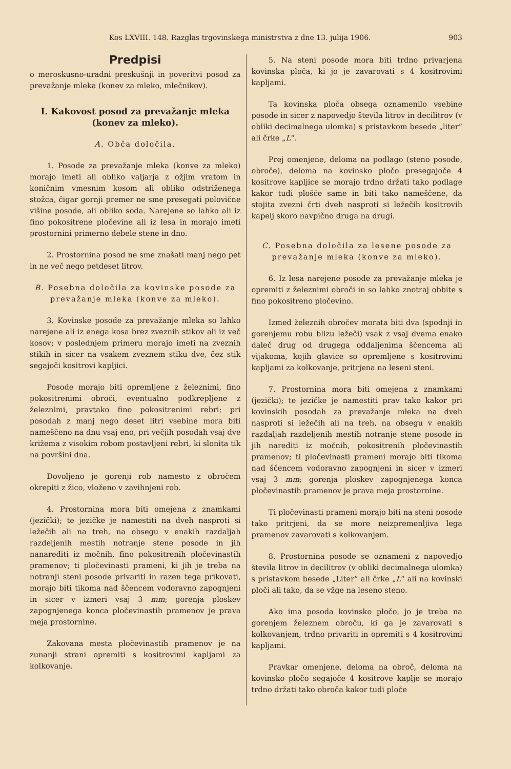Kos LXVIII. 148. Razglas trgovinskega ministrstva z dne 13. julija 1906. 903
Predpisi
o meroskusno-uradni preskušnji in poveritvi posod za prevažanje mleka (konev za mleko, mlečnikov).
I. Kakovost posod za prevažanje mleka (konev za mleko).
A. Obča določila.
1. Posode za prevažanje mleka (konve za mleko) morajo imeti ali obliko valjarja z ožjim vratom in koničnim vmesnim kosom ali obliko odstriženega stožca, čigar gornji premer ne sme presegati polovične višine posode, ali obliko soda. Narejene so lahko ali iz fino pokositrene pločevine ali iz lesa in morajo imeti prostornini primerno debele stene in dno.
2. Prostornina posod ne sme znašati manj nego pet in ne več nego petdeset litrov.
B. Posebna določila za kovinske posode za prevažanje mleka (konve za mleko).
3. Kovinske posode za prevažanje mleka so lahko narejene ali iz enega kosa brez zveznih stikov ali iz več kosov; v poslednjem primeru morajo imeti na zveznih stikih in sicer na vsakem zveznem stiku dve, čez stik segajoči kositrovi kapljici.
Posode morajo biti opremljene z železnimi, fino pokositrenimi obroči, eventualno podkrepljene z železnimi, pravtako fino pokositrenimi rebri; pri posodah z manj nego deset litri vsebine mora biti nameščeno na dnu vsaj eno, pri večjih posodah vsaj dve križema z visokim robom postavljeni rebri, ki slonita tik na površini dna.
Dovoljeno je gorenji rob namesto z obročem okrepiti z žico, vloženo v zavihnjeni rob.
4. Prostornina mora biti omejena z znamkami (jezički); te jezičke je namestiti na dveh nasproti si ležečih ali na treh, na obsegu v enakih razdaljah razdeljenih mestih notranje stene posode in jih nanarediti iz močnih, fino pokositrenih pločevinastih pramenov; ti pločevinasti prameni, ki jih je treba na notranji steni posode privariti in razen tega prikovati, morajo biti tikoma nad ščencem vodoravno zapognjeni in sicer v izmeri vsaj 3 mm; gorenja ploskev zapognjenega konca pločevinastih pramenov je prava meja prostornine.
Zakovana mesta pločevinastih pramenov je na zunanji strani opremiti s kositrovimi kapljami za kolkovanje.
5. Na steni posode mora biti trdno privarjena kovinska ploča, ki jo je zavarovati s 4 kositrovimi kapljami.
Ta kovinska ploča obsega oznamenilo vsebine posode in sicer z napovedjo števila litrov in decilitrov (v obliki decimalnega ulomka) s pristavkom besede „liter“ ali črke „L“.
Prej omenjene, deloma na podlago (steno posode, obroče), deloma na kovinsko pločo presegajoče 4 kositrove kapljice se morajo trdno držati tako podlage kakor tudi plošče same in biti tako nameščene, da stojita zvezni črti dveh nasproti si ležečih kositrovih kapelj skoro navpično druga na drugi.
C. Posebna določila za lesene posode za prevažanje mleka (konve za mleko).
6. Iz lesa narejene posode za prevažanje mleka je opremiti z železnimi obroči in so lahko znotraj obbite s fino pokositreno pločevino.
Izmed železnih obročev morata biti dva (spodnji in gorenjemu robu blizu ležeči) vsak z vsaj dvema enako daleč drug od drugega oddaljenima ščencema ali vijakoma, kojih glavice so opremljene s kositrovimi kapljami za kolkovanje, pritrjena na leseni steni.
7. Prostornina mora biti omejena z znamkami (jezički); te jezičke je namestiti prav tako kakor pri kovinskih posodah za prevažanje mleka na dveh nasproti si ležečih ali na treh, na obsegu v enakih razdaljah razdeljenih mestih notranje stene posode in jih narediti iz močnih, pokositrenih pločevinastih pramenov; ti pločevinasti prameni morajo biti tikoma nad ščencem vodoravno zapognjeni in sicer v izmeri vsaj 3 mm; gorenja ploskev zapognjenega konca pločevinastih pramenov je prava meja prostornine.
Ti pločevinasti prameni morajo biti na steni posode tako pritrjeni, da se more neizpremenljiva lega pramenov zavarovati s kolkovanjem.
8. Prostornina posode se oznameni z napovedjo števila litrov in decilitrov (v obliki decimalnega ulomka) s pristavkom besede „Liter“ ali črke „L“ ali na kovinski ploči ali tako, da se vžge na leseno steno.
Ako ima posoda kovinsko pločo, jo je treba na gorenjem železnem obroču, ki ga je zavarovati s kolkovanjem, trdno privariti in opremiti s 4 kositrovimi kapljami.
Pravkar omenjene, deloma na obroč, deloma na kovinsko pločo segajoče 4 kositrove kaplje se morajo trdno držati tako obroča kakor tudi ploče